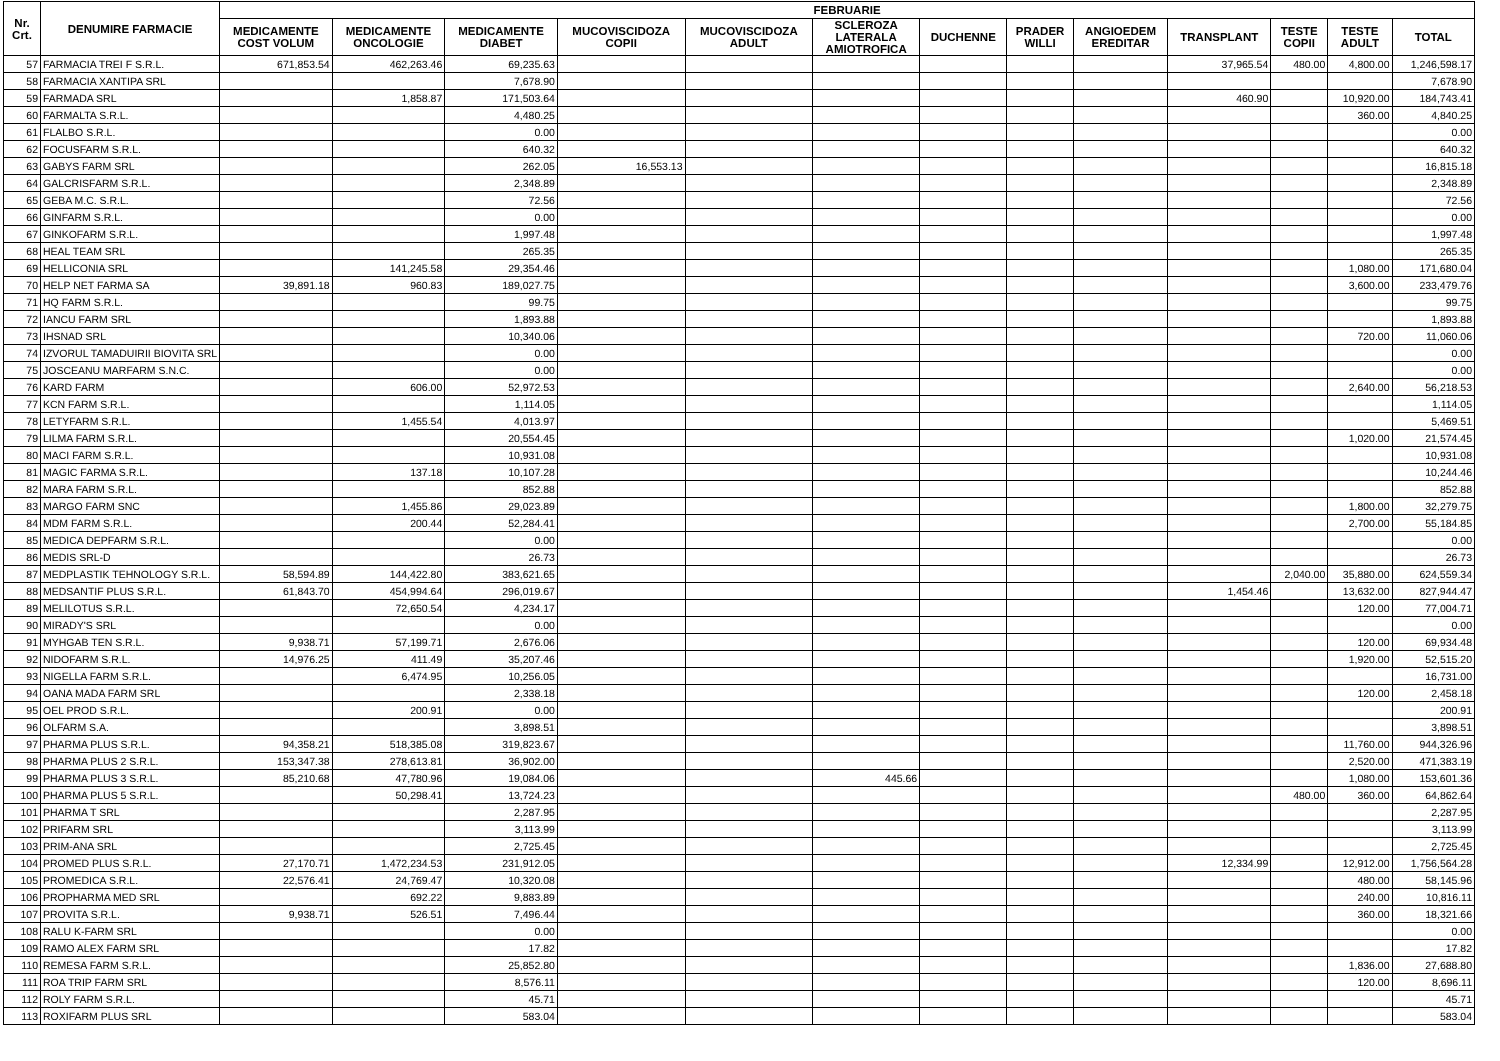| Nr. Crt. | DENUMIRE FARMACIE | FEBRUARIE | | | | | | | | | | | | |
| --- | --- | --- | --- | --- | --- | --- | --- | --- | --- | --- | --- | --- | --- | --- |
| | | MEDICAMENTE COST VOLUM | MEDICAMENTE ONCOLOGIE | MEDICAMENTE DIABET | MUCOVISCIDOZA COPII | MUCOVISCIDOZA ADULT | SCLEROZA LATERALA AMIOTROFICA | DUCHENNE | PRADER WILLI | ANGIOEDEM EREDITAR | TRANSPLANT | TESTE COPII | TESTE ADULT | TOTAL |
| 57 | FARMACIA TREI F S.R.L. | 671,853.54 | 462,263.46 | 69,235.63 | | | | | | | 37,965.54 | 480.00 | 4,800.00 | 1,246,598.17 |
| 58 | FARMACIA XANTIPA SRL | | | 7,678.90 | | | | | | | | | | 7,678.90 |
| 59 | FARMADA SRL | | 1,858.87 | 171,503.64 | | | | | | | 460.90 | | 10,920.00 | 184,743.41 |
| 60 | FARMALTA S.R.L. | | | 4,480.25 | | | | | | | | | 360.00 | 4,840.25 |
| 61 | FLALBO S.R.L. | | | 0.00 | | | | | | | | | | 0.00 |
| 62 | FOCUSFARM S.R.L. | | | 640.32 | | | | | | | | | | 640.32 |
| 63 | GABYS FARM SRL | | | 262.05 | 16,553.13 | | | | | | | | | 16,815.18 |
| 64 | GALCRISFARM S.R.L. | | | 2,348.89 | | | | | | | | | | 2,348.89 |
| 65 | GEBA M.C. S.R.L. | | | 72.56 | | | | | | | | | | 72.56 |
| 66 | GINFARM S.R.L. | | | 0.00 | | | | | | | | | | 0.00 |
| 67 | GINKOFARM S.R.L. | | | 1,997.48 | | | | | | | | | | 1,997.48 |
| 68 | HEAL TEAM SRL | | | 265.35 | | | | | | | | | | 265.35 |
| 69 | HELLICONIA SRL | | 141,245.58 | 29,354.46 | | | | | | | | | 1,080.00 | 171,680.04 |
| 70 | HELP NET FARMA SA | 39,891.18 | 960.83 | 189,027.75 | | | | | | | | | 3,600.00 | 233,479.76 |
| 71 | HQ FARM S.R.L. | | | 99.75 | | | | | | | | | | 99.75 |
| 72 | IANCU FARM SRL | | | 1,893.88 | | | | | | | | | | 1,893.88 |
| 73 | IHSNAD SRL | | | 10,340.06 | | | | | | | | | 720.00 | 11,060.06 |
| 74 | IZVORUL TAMADUIRII BIOVITA SRL | | | 0.00 | | | | | | | | | | 0.00 |
| 75 | JOSCEANU MARFARM S.N.C. | | | 0.00 | | | | | | | | | | 0.00 |
| 76 | KARD FARM | | 606.00 | 52,972.53 | | | | | | | | | 2,640.00 | 56,218.53 |
| 77 | KCN FARM S.R.L. | | | 1,114.05 | | | | | | | | | | 1,114.05 |
| 78 | LETYFARM S.R.L. | | 1,455.54 | 4,013.97 | | | | | | | | | | 5,469.51 |
| 79 | LILMA FARM S.R.L. | | | 20,554.45 | | | | | | | | | 1,020.00 | 21,574.45 |
| 80 | MACI FARM S.R.L. | | | 10,931.08 | | | | | | | | | | 10,931.08 |
| 81 | MAGIC FARMA S.R.L. | | 137.18 | 10,107.28 | | | | | | | | | | 10,244.46 |
| 82 | MARA FARM S.R.L. | | | 852.88 | | | | | | | | | | 852.88 |
| 83 | MARGO FARM SNC | | 1,455.86 | 29,023.89 | | | | | | | | | 1,800.00 | 32,279.75 |
| 84 | MDM FARM S.R.L. | | 200.44 | 52,284.41 | | | | | | | | | 2,700.00 | 55,184.85 |
| 85 | MEDICA DEPFARM S.R.L. | | | 0.00 | | | | | | | | | | 0.00 |
| 86 | MEDIS SRL-D | | | 26.73 | | | | | | | | | | 26.73 |
| 87 | MEDPLASTIK TEHNOLOGY S.R.L. | 58,594.89 | 144,422.80 | 383,621.65 | | | | | | | | 2,040.00 | 35,880.00 | 624,559.34 |
| 88 | MEDSANTIF PLUS S.R.L. | 61,843.70 | 454,994.64 | 296,019.67 | | | | | | | 1,454.46 | | 13,632.00 | 827,944.47 |
| 89 | MELILOTUS S.R.L. | | 72,650.54 | 4,234.17 | | | | | | | | | 120.00 | 77,004.71 |
| 90 | MIRADY'S SRL | | | 0.00 | | | | | | | | | | 0.00 |
| 91 | MYHGAB TEN S.R.L. | 9,938.71 | 57,199.71 | 2,676.06 | | | | | | | | | 120.00 | 69,934.48 |
| 92 | NIDOFARM S.R.L. | 14,976.25 | 411.49 | 35,207.46 | | | | | | | | | 1,920.00 | 52,515.20 |
| 93 | NIGELLA FARM S.R.L. | | 6,474.95 | 10,256.05 | | | | | | | | | | 16,731.00 |
| 94 | OANA MADA FARM SRL | | | 2,338.18 | | | | | | | | | 120.00 | 2,458.18 |
| 95 | OEL PROD S.R.L. | | 200.91 | 0.00 | | | | | | | | | | 200.91 |
| 96 | OLFARM S.A. | | | 3,898.51 | | | | | | | | | | 3,898.51 |
| 97 | PHARMA PLUS S.R.L. | 94,358.21 | 518,385.08 | 319,823.67 | | | | | | | | | 11,760.00 | 944,326.96 |
| 98 | PHARMA PLUS 2 S.R.L. | 153,347.38 | 278,613.81 | 36,902.00 | | | | | | | | | 2,520.00 | 471,383.19 |
| 99 | PHARMA PLUS 3 S.R.L. | 85,210.68 | 47,780.96 | 19,084.06 | | | 445.66 | | | | | | 1,080.00 | 153,601.36 |
| 100 | PHARMA PLUS 5 S.R.L. | | 50,298.41 | 13,724.23 | | | | | | | | 480.00 | 360.00 | 64,862.64 |
| 101 | PHARMA T SRL | | | 2,287.95 | | | | | | | | | | 2,287.95 |
| 102 | PRIFARM SRL | | | 3,113.99 | | | | | | | | | | 3,113.99 |
| 103 | PRIM-ANA SRL | | | 2,725.45 | | | | | | | | | | 2,725.45 |
| 104 | PROMED PLUS S.R.L. | 27,170.71 | 1,472,234.53 | 231,912.05 | | | | | | | 12,334.99 | | 12,912.00 | 1,756,564.28 |
| 105 | PROMEDICA S.R.L. | 22,576.41 | 24,769.47 | 10,320.08 | | | | | | | | | 480.00 | 58,145.96 |
| 106 | PROPHARMA MED SRL | | 692.22 | 9,883.89 | | | | | | | | | 240.00 | 10,816.11 |
| 107 | PROVITA S.R.L. | 9,938.71 | 526.51 | 7,496.44 | | | | | | | | | 360.00 | 18,321.66 |
| 108 | RALU K-FARM SRL | | | 0.00 | | | | | | | | | | 0.00 |
| 109 | RAMO ALEX FARM SRL | | | 17.82 | | | | | | | | | | 17.82 |
| 110 | REMESA FARM S.R.L. | | | 25,852.80 | | | | | | | | | 1,836.00 | 27,688.80 |
| 111 | ROA TRIP FARM SRL | | | 8,576.11 | | | | | | | | | 120.00 | 8,696.11 |
| 112 | ROLY FARM S.R.L. | | | 45.71 | | | | | | | | | | 45.71 |
| 113 | ROXIFARM PLUS SRL | | | 583.04 | | | | | | | | | | 583.04 |